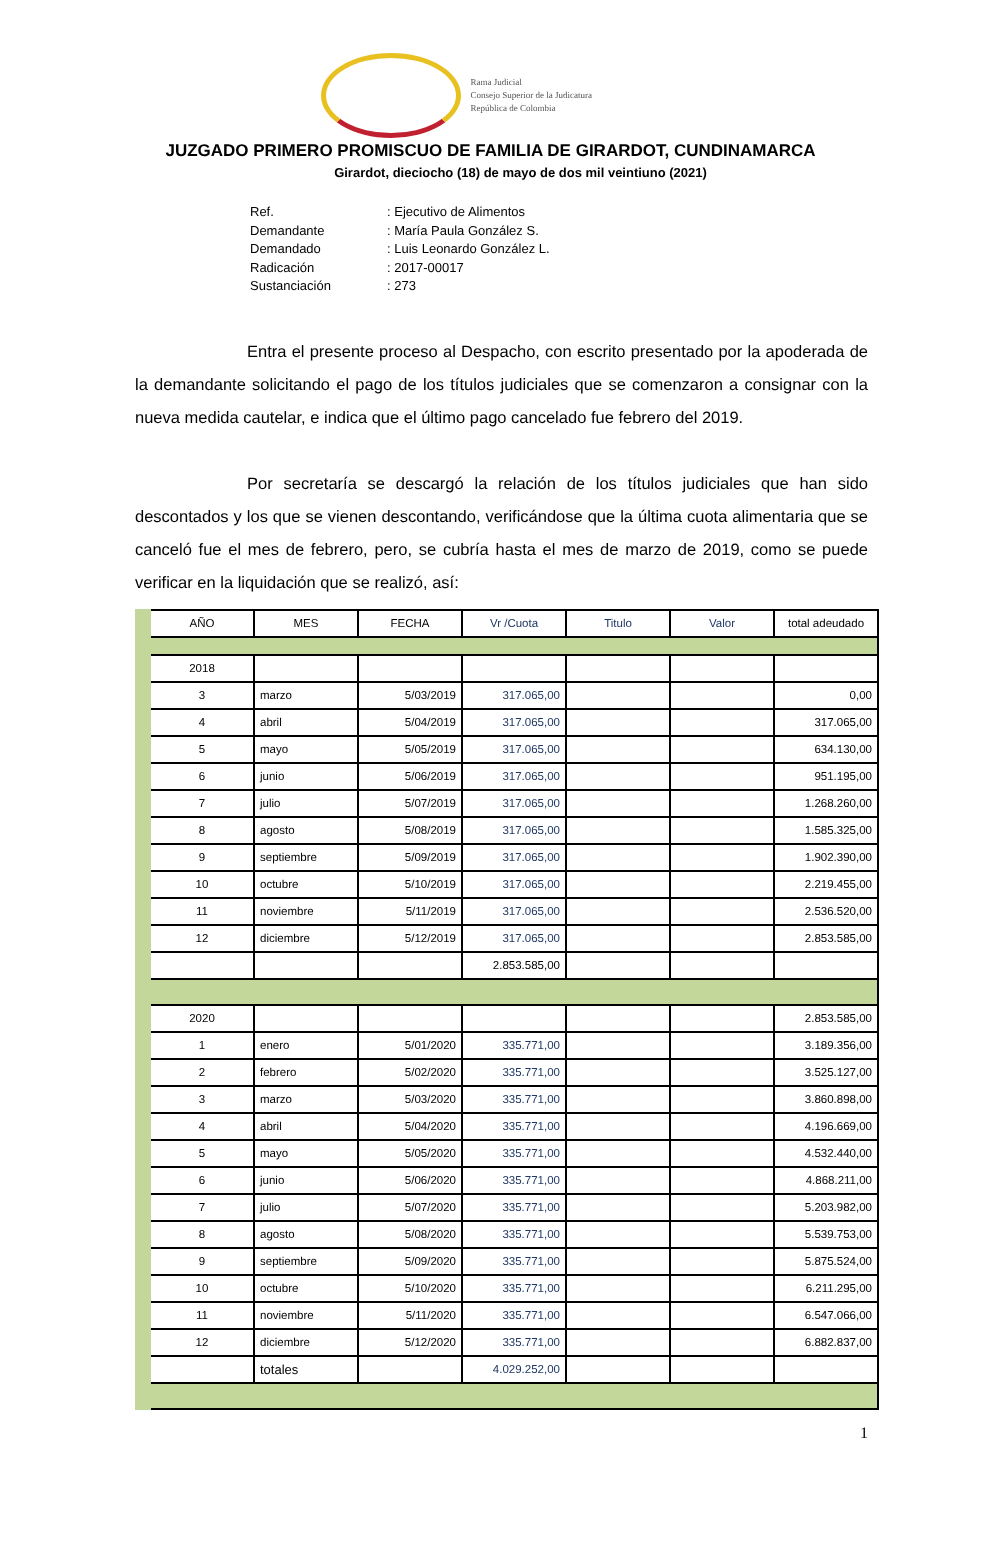Rama Judicial
Consejo Superior de la Judicatura
República de Colombia
JUZGADO PRIMERO PROMISCUO DE FAMILIA DE GIRARDOT, CUNDINAMARCA
Girardot, dieciocho (18) de mayo de dos mil veintiuno (2021)
| Ref. | : Ejecutivo de Alimentos |
| Demandante | : María Paula González S. |
| Demandado | : Luis Leonardo González L. |
| Radicación | : 2017-00017 |
| Sustanciación | : 273 |
Entra el presente proceso al Despacho, con escrito presentado por la apoderada de la demandante solicitando el pago de los títulos judiciales que se comenzaron a consignar con la nueva medida cautelar, e indica que el último pago cancelado fue febrero del 2019.
Por secretaría se descargó la relación de los títulos judiciales que han sido descontados y los que se vienen descontando, verificándose que la última cuota alimentaria que se canceló fue el mes de febrero, pero, se cubría hasta el mes de marzo de 2019, como se puede verificar en la liquidación que se realizó, así:
| AÑO | MES | FECHA | Vr /Cuota | Titulo | Valor | total adeudado |
| --- | --- | --- | --- | --- | --- | --- |
| 2018 | | | | | | |
| 3 | marzo | 5/03/2019 | 317.065,00 | | | 0,00 |
| 4 | abril | 5/04/2019 | 317.065,00 | | | 317.065,00 |
| 5 | mayo | 5/05/2019 | 317.065,00 | | | 634.130,00 |
| 6 | junio | 5/06/2019 | 317.065,00 | | | 951.195,00 |
| 7 | julio | 5/07/2019 | 317.065,00 | | | 1.268.260,00 |
| 8 | agosto | 5/08/2019 | 317.065,00 | | | 1.585.325,00 |
| 9 | septiembre | 5/09/2019 | 317.065,00 | | | 1.902.390,00 |
| 10 | octubre | 5/10/2019 | 317.065,00 | | | 2.219.455,00 |
| 11 | noviembre | 5/11/2019 | 317.065,00 | | | 2.536.520,00 |
| 12 | diciembre | 5/12/2019 | 317.065,00 | | | 2.853.585,00 |
| | | | 2.853.585,00 | | | |
| 2020 | | | | | | 2.853.585,00 |
| 1 | enero | 5/01/2020 | 335.771,00 | | | 3.189.356,00 |
| 2 | febrero | 5/02/2020 | 335.771,00 | | | 3.525.127,00 |
| 3 | marzo | 5/03/2020 | 335.771,00 | | | 3.860.898,00 |
| 4 | abril | 5/04/2020 | 335.771,00 | | | 4.196.669,00 |
| 5 | mayo | 5/05/2020 | 335.771,00 | | | 4.532.440,00 |
| 6 | junio | 5/06/2020 | 335.771,00 | | | 4.868.211,00 |
| 7 | julio | 5/07/2020 | 335.771,00 | | | 5.203.982,00 |
| 8 | agosto | 5/08/2020 | 335.771,00 | | | 5.539.753,00 |
| 9 | septiembre | 5/09/2020 | 335.771,00 | | | 5.875.524,00 |
| 10 | octubre | 5/10/2020 | 335.771,00 | | | 6.211.295,00 |
| 11 | noviembre | 5/11/2020 | 335.771,00 | | | 6.547.066,00 |
| 12 | diciembre | 5/12/2020 | 335.771,00 | | | 6.882.837,00 |
| | totales | | 4.029.252,00 | | | |
1